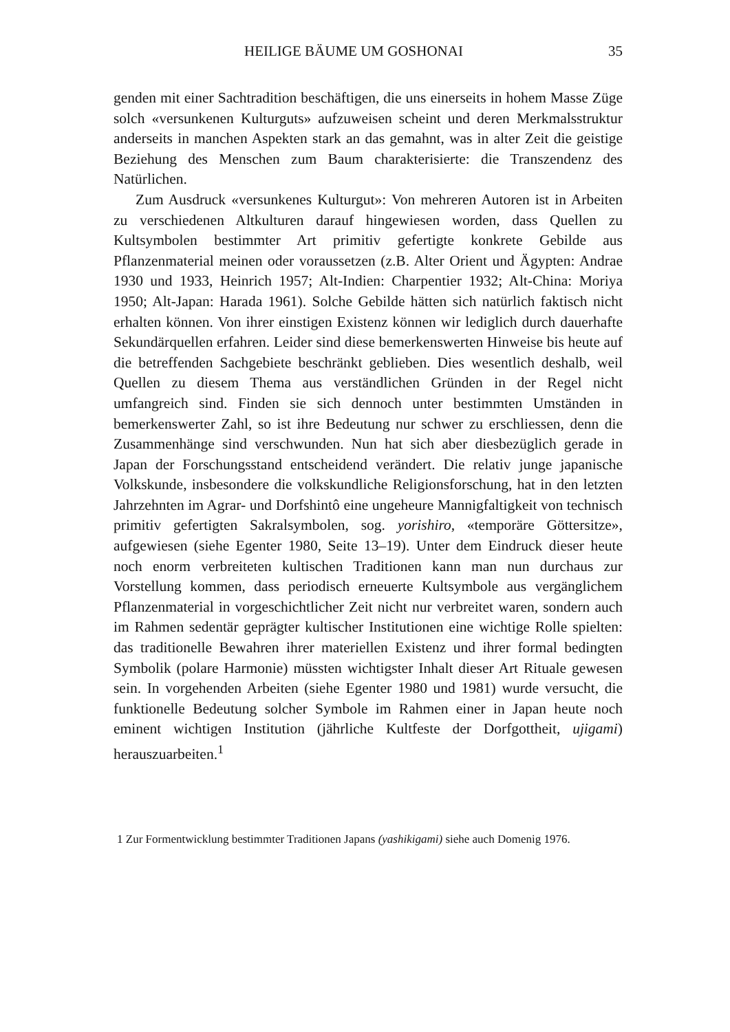HEILIGE BÄUME UM GOSHONAI 35
genden mit einer Sachtradition beschäftigen, die uns einerseits in hohem Masse Züge solch «versunkenen Kulturguts» aufzuweisen scheint und deren Merkmalsstruktur anderseits in manchen Aspekten stark an das gemahnt, was in alter Zeit die geistige Beziehung des Menschen zum Baum charakterisierte: die Transzendenz des Natürlichen.
Zum Ausdruck «versunkenes Kulturgut»: Von mehreren Autoren ist in Arbeiten zu verschiedenen Altkulturen darauf hingewiesen worden, dass Quellen zu Kultsymbolen bestimmter Art primitiv gefertigte konkrete Gebilde aus Pflanzenmaterial meinen oder voraussetzen (z.B. Alter Orient und Ägypten: Andrae 1930 und 1933, Heinrich 1957; Alt-Indien: Charpentier 1932; Alt-China: Moriya 1950; Alt-Japan: Harada 1961). Solche Gebilde hätten sich natürlich faktisch nicht erhalten können. Von ihrer einstigen Existenz können wir lediglich durch dauerhafte Sekundärquellen erfahren. Leider sind diese bemerkenswerten Hinweise bis heute auf die betreffenden Sachgebiete beschränkt geblieben. Dies wesentlich deshalb, weil Quellen zu diesem Thema aus verständlichen Gründen in der Regel nicht umfangreich sind. Finden sie sich dennoch unter bestimmten Umständen in bemerkenswerter Zahl, so ist ihre Bedeutung nur schwer zu erschliessen, denn die Zusammenhänge sind verschwunden. Nun hat sich aber diesbezüglich gerade in Japan der Forschungsstand entscheidend verändert. Die relativ junge japanische Volkskunde, insbesondere die volkskundliche Religionsforschung, hat in den letzten Jahrzehnten im Agrar- und Dorfshintô eine ungeheure Mannigfaltigkeit von technisch primitiv gefertigten Sakralsymbolen, sog. yorishiro, «temporäre Göttersitze», aufgewiesen (siehe Egenter 1980, Seite 13–19). Unter dem Eindruck dieser heute noch enorm verbreiteten kultischen Traditionen kann man nun durchaus zur Vorstellung kommen, dass periodisch erneuerte Kultsymbole aus vergänglichem Pflanzenmaterial in vorgeschichtlicher Zeit nicht nur verbreitet waren, sondern auch im Rahmen sedentär geprägter kultischer Institutionen eine wichtige Rolle spielten: das traditionelle Bewahren ihrer materiellen Existenz und ihrer formal bedingten Symbolik (polare Harmonie) müssten wichtigster Inhalt dieser Art Rituale gewesen sein. In vorgehenden Arbeiten (siehe Egenter 1980 und 1981) wurde versucht, die funktionelle Bedeutung solcher Symbole im Rahmen einer in Japan heute noch eminent wichtigen Institution (jährliche Kultfeste der Dorfgottheit, ujigami) herauszuarbeiten.<sup>1</sup>
1 Zur Formentwicklung bestimmter Traditionen Japans (yashikigami) siehe auch Domenig 1976.